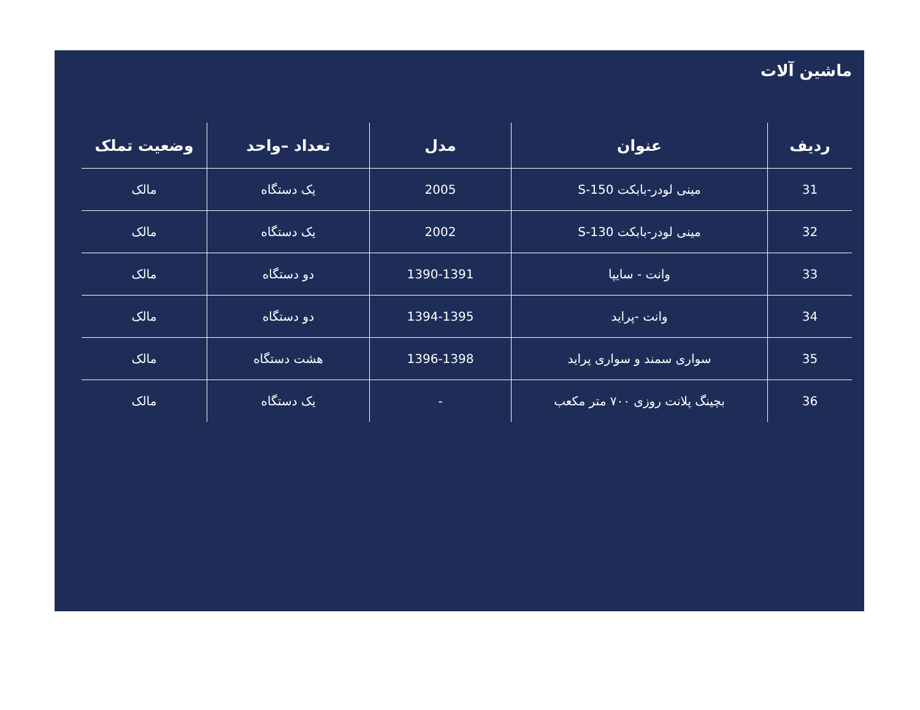ماشین آلات
| ردیف | عنوان | مدل | تعداد –واحد | وضعیت تملک |
| --- | --- | --- | --- | --- |
| 31 | مینی لودر-بابکت S-150 | 2005 | یک دستگاه | مالک |
| 32 | مینی لودر-بابکت S-130 | 2002 | یک دستگاه | مالک |
| 33 | وانت - سایپا | 1390-1391 | دو دستگاه | مالک |
| 34 | وانت -پراید | 1394-1395 | دو دستگاه | مالک |
| 35 | سواری سمند و سواری پراید | 1396-1398 | هشت دستگاه | مالک |
| 36 | بچینگ پلانت روزی ۷۰۰ متر مکعب | - | یک دستگاه | مالک |